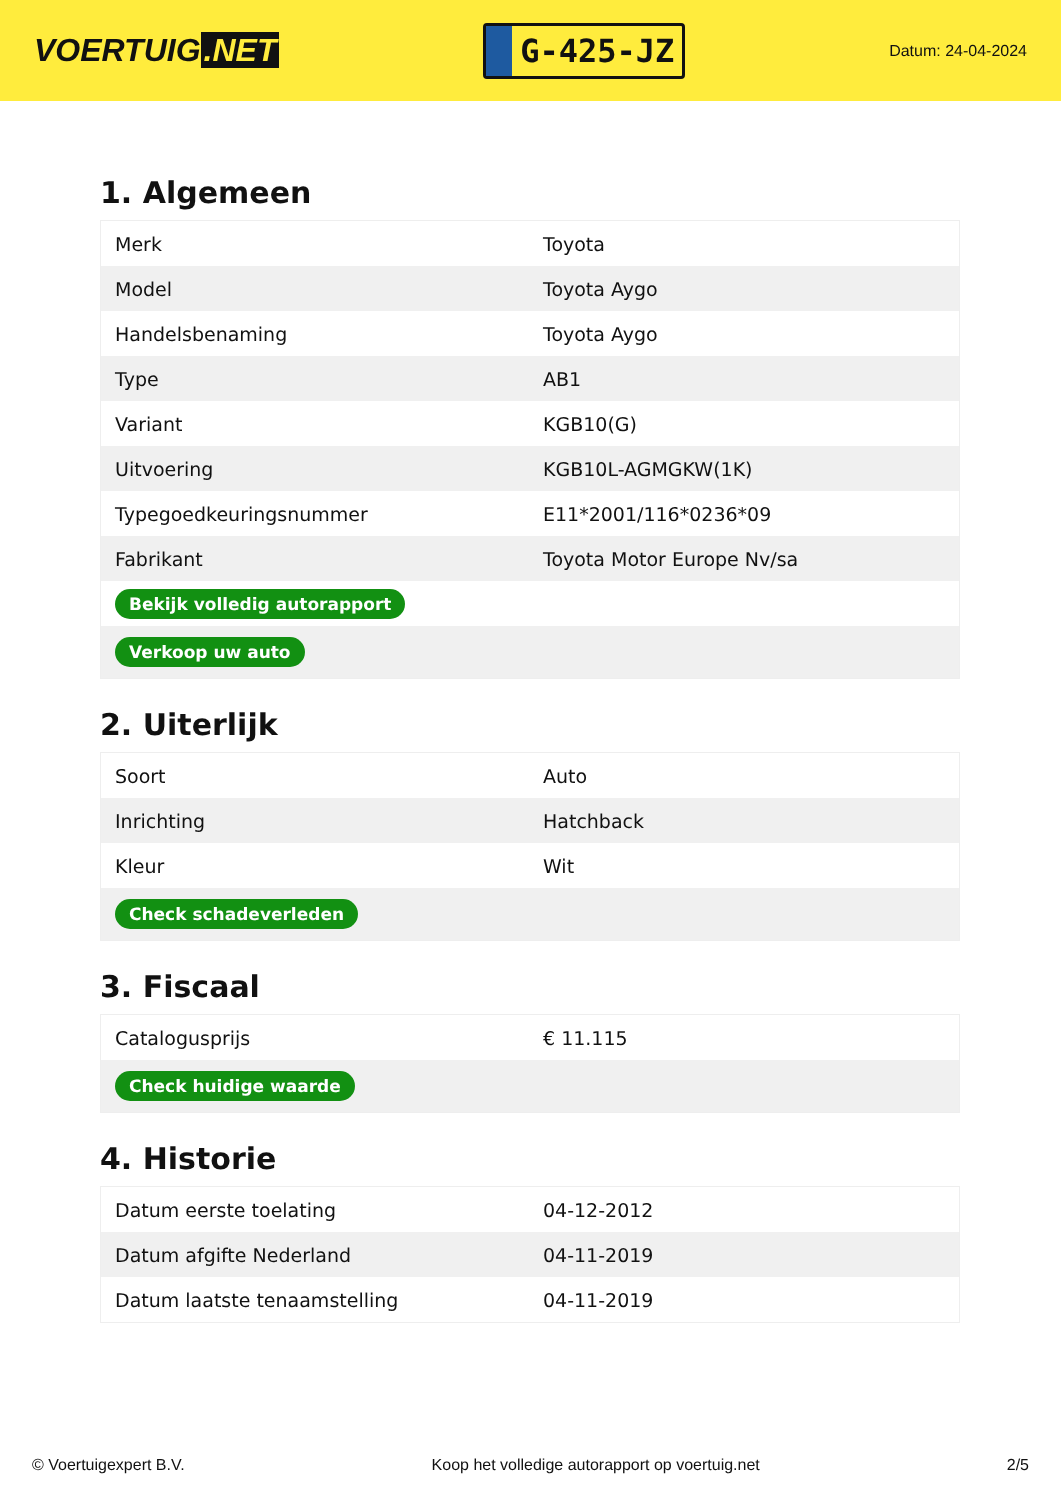VOERTUIG.NET
G-425-JZ
Datum: 24-04-2024
1. Algemeen
| Merk | Toyota |
| Model | Toyota Aygo |
| Handelsbenaming | Toyota Aygo |
| Type | AB1 |
| Variant | KGB10(G) |
| Uitvoering | KGB10L-AGMGKW(1K) |
| Typegoedkeuringsnummer | E11*2001/116*0236*09 |
| Fabrikant | Toyota Motor Europe Nv/sa |
| Bekijk volledig autorapport | |
| Verkoop uw auto | |
2. Uiterlijk
| Soort | Auto |
| Inrichting | Hatchback |
| Kleur | Wit |
| Check schadeverleden | |
3. Fiscaal
| Catalogusprijs | € 11.115 |
| Check huidige waarde | |
4. Historie
| Datum eerste toelating | 04-12-2012 |
| Datum afgifte Nederland | 04-11-2019 |
| Datum laatste tenaamstelling | 04-11-2019 |
© Voertuigexpert B.V. Koop het volledige autorapport op voertuig.net 2/5